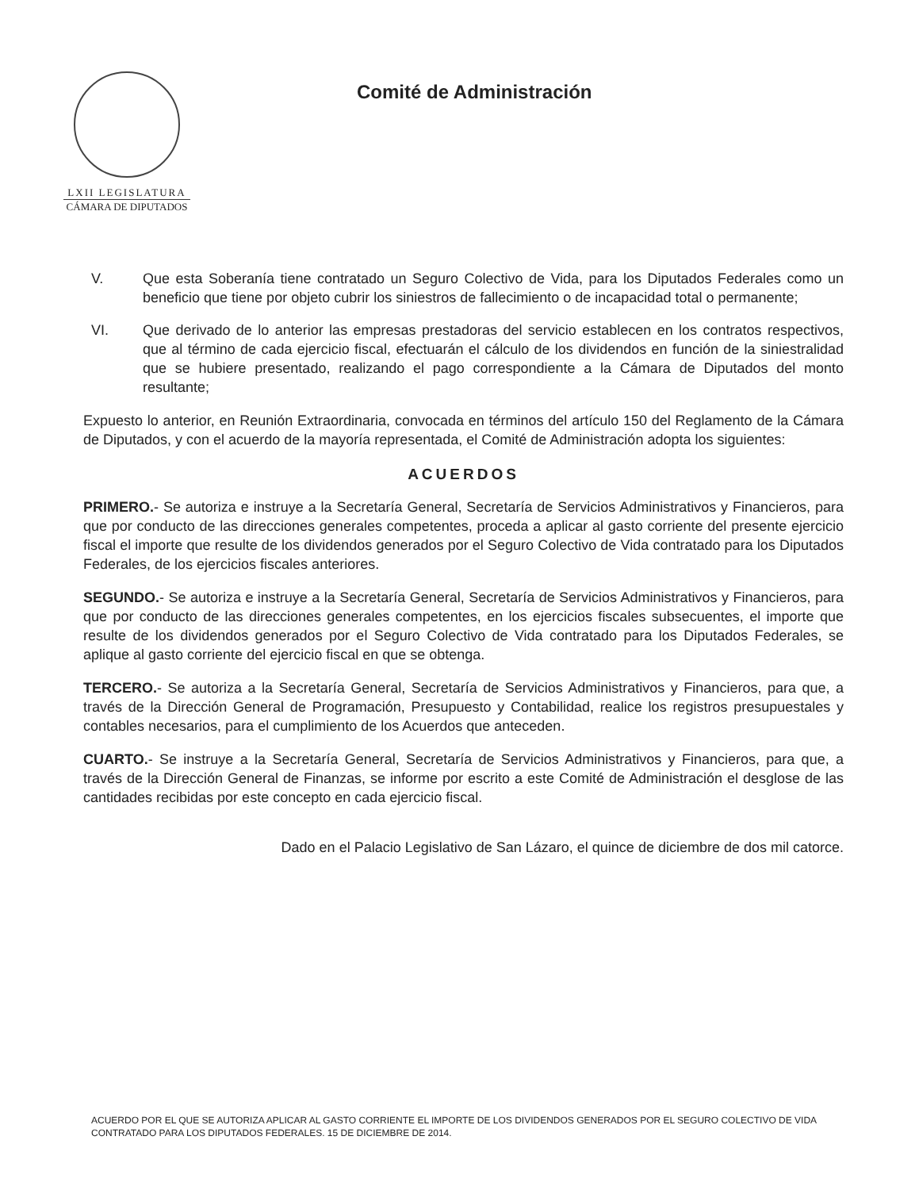LXII LEGISLATURA
CÁMARA DE DIPUTADOS
Comité de Administración
V. Que esta Soberanía tiene contratado un Seguro Colectivo de Vida, para los Diputados Federales como un beneficio que tiene por objeto cubrir los siniestros de fallecimiento o de incapacidad total o permanente;
VI. Que derivado de lo anterior las empresas prestadoras del servicio establecen en los contratos respectivos, que al término de cada ejercicio fiscal, efectuarán el cálculo de los dividendos en función de la siniestralidad que se hubiere presentado, realizando el pago correspondiente a la Cámara de Diputados del monto resultante;
Expuesto lo anterior, en Reunión Extraordinaria, convocada en términos del artículo 150 del Reglamento de la Cámara de Diputados, y con el acuerdo de la mayoría representada, el Comité de Administración adopta los siguientes:
ACUERDOS
PRIMERO.- Se autoriza e instruye a la Secretaría General, Secretaría de Servicios Administrativos y Financieros, para que por conducto de las direcciones generales competentes, proceda a aplicar al gasto corriente del presente ejercicio fiscal el importe que resulte de los dividendos generados por el Seguro Colectivo de Vida contratado para los Diputados Federales, de los ejercicios fiscales anteriores.
SEGUNDO.- Se autoriza e instruye a la Secretaría General, Secretaría de Servicios Administrativos y Financieros, para que por conducto de las direcciones generales competentes, en los ejercicios fiscales subsecuentes, el importe que resulte de los dividendos generados por el Seguro Colectivo de Vida contratado para los Diputados Federales, se aplique al gasto corriente del ejercicio fiscal en que se obtenga.
TERCERO.- Se autoriza a la Secretaría General, Secretaría de Servicios Administrativos y Financieros, para que, a través de la Dirección General de Programación, Presupuesto y Contabilidad, realice los registros presupuestales y contables necesarios, para el cumplimiento de los Acuerdos que anteceden.
CUARTO.- Se instruye a la Secretaría General, Secretaría de Servicios Administrativos y Financieros, para que, a través de la Dirección General de Finanzas, se informe por escrito a este Comité de Administración el desglose de las cantidades recibidas por este concepto en cada ejercicio fiscal.
Dado en el Palacio Legislativo de San Lázaro, el quince de diciembre de dos mil catorce.
ACUERDO POR EL QUE SE AUTORIZA APLICAR AL GASTO CORRIENTE EL IMPORTE DE LOS DIVIDENDOS GENERADOS POR EL SEGURO COLECTIVO DE VIDA CONTRATADO PARA LOS DIPUTADOS FEDERALES. 15 DE DICIEMBRE DE 2014.